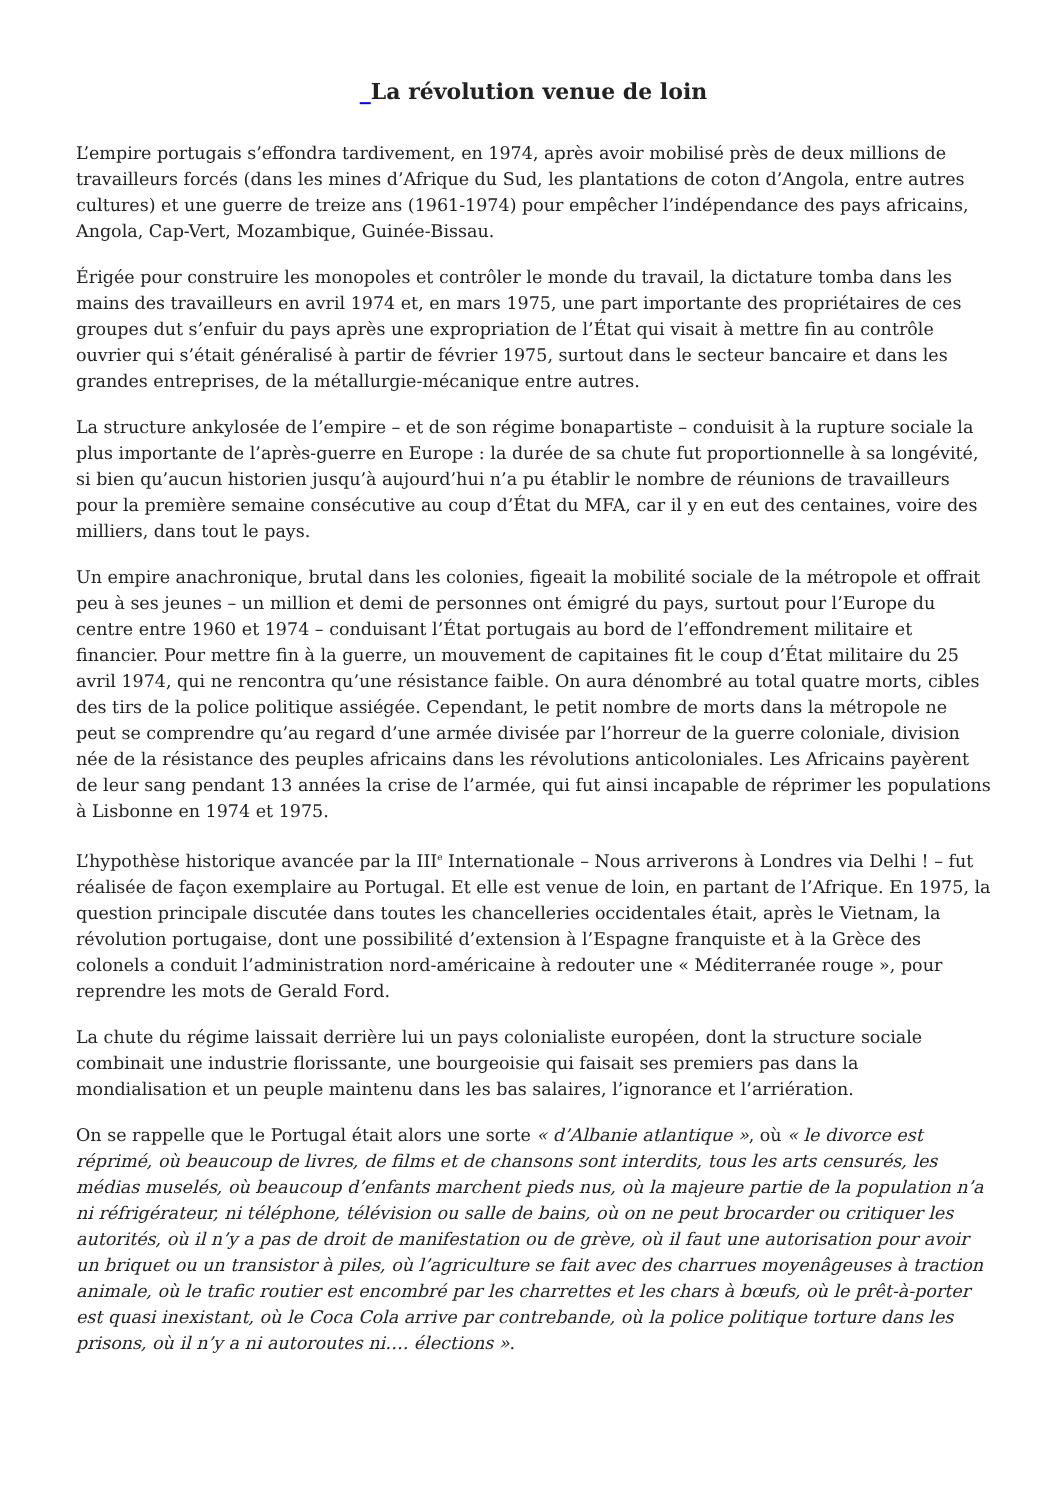_La révolution venue de loin
L’empire portugais s’effondra tardivement, en 1974, après avoir mobilisé près de deux millions de travailleurs forcés (dans les mines d’Afrique du Sud, les plantations de coton d’Angola, entre autres cultures) et une guerre de treize ans (1961-1974) pour empêcher l’indépendance des pays africains, Angola, Cap-Vert, Mozambique, Guinée-Bissau.
Érigée pour construire les monopoles et contrôler le monde du travail, la dictature tomba dans les mains des travailleurs en avril 1974 et, en mars 1975, une part importante des propriétaires de ces groupes dut s’enfuir du pays après une expropriation de l’État qui visait à mettre fin au contrôle ouvrier qui s’était généralisé à partir de février 1975, surtout dans le secteur bancaire et dans les grandes entreprises, de la métallurgie-mécanique entre autres.
La structure ankylosée de l’empire – et de son régime bonapartiste – conduisit à la rupture sociale la plus importante de l’après-guerre en Europe : la durée de sa chute fut proportionnelle à sa longévité, si bien qu’aucun historien jusqu’à aujourd’hui n’a pu établir le nombre de réunions de travailleurs pour la première semaine consécutive au coup d’État du MFA, car il y en eut des centaines, voire des milliers, dans tout le pays.
Un empire anachronique, brutal dans les colonies, figeait la mobilité sociale de la métropole et offrait peu à ses jeunes – un million et demi de personnes ont émigré du pays, surtout pour l’Europe du centre entre 1960 et 1974 – conduisant l’État portugais au bord de l’effondrement militaire et financier. Pour mettre fin à la guerre, un mouvement de capitaines fit le coup d’État militaire du 25 avril 1974, qui ne rencontra qu’une résistance faible. On aura dénombré au total quatre morts, cibles des tirs de la police politique assiégée. Cependant, le petit nombre de morts dans la métropole ne peut se comprendre qu’au regard d’une armée divisée par l’horreur de la guerre coloniale, division née de la résistance des peuples africains dans les révolutions anticoloniales. Les Africains payèrent de leur sang pendant 13 années la crise de l’armée, qui fut ainsi incapable de réprimer les populations à Lisbonne en 1974 et 1975.
L’hypothèse historique avancée par la III<sup>e</sup> Internationale – Nous arriverons à Londres via Delhi ! – fut réalisée de façon exemplaire au Portugal. Et elle est venue de loin, en partant de l’Afrique. En 1975, la question principale discutée dans toutes les chancelleries occidentales était, après le Vietnam, la révolution portugaise, dont une possibilité d’extension à l’Espagne franquiste et à la Grèce des colonels a conduit l’administration nord-américaine à redouter une « Méditerranée rouge », pour reprendre les mots de Gerald Ford.
La chute du régime laissait derrière lui un pays colonialiste européen, dont la structure sociale combinait une industrie florissante, une bourgeoisie qui faisait ses premiers pas dans la mondialisation et un peuple maintenu dans les bas salaires, l’ignorance et l’arriération.
On se rappelle que le Portugal était alors une sorte « d’Albanie atlantique », où « le divorce est réprimé, où beaucoup de livres, de films et de chansons sont interdits, tous les arts censurés, les médias muselés, où beaucoup d’enfants marchent pieds nus, où la majeure partie de la population n’a ni réfrigérateur, ni téléphone, télévision ou salle de bains, où on ne peut brocarder ou critiquer les autorités, où il n’y a pas de droit de manifestation ou de grève, où il faut une autorisation pour avoir un briquet ou un transistor à piles, où l’agriculture se fait avec des charrues moyenâgeuses à traction animale, où le trafic routier est encombré par les charrettes et les chars à bœufs, où le prêt-à-porter est quasi inexistant, où le Coca Cola arrive par contrebande, où la police politique torture dans les prisons, où il n’y a ni autoroutes ni…. élections ».